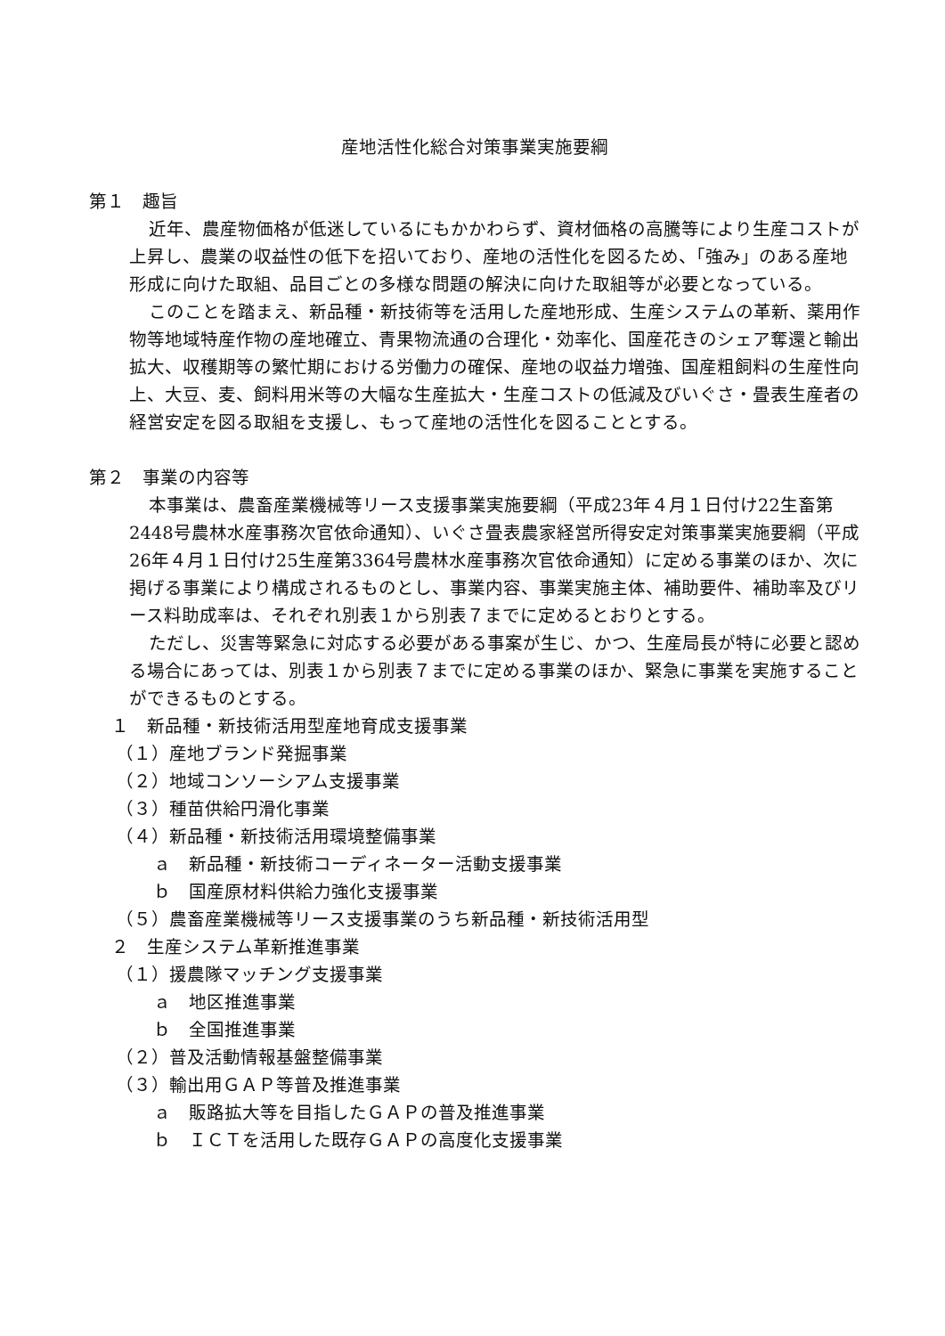産地活性化総合対策事業実施要綱
第１　趣旨
近年、農産物価格が低迷しているにもかかわらず、資材価格の高騰等により生産コストが上昇し、農業の収益性の低下を招いており、産地の活性化を図るため、「強み」のある産地形成に向けた取組、品目ごとの多様な問題の解決に向けた取組等が必要となっている。
このことを踏まえ、新品種・新技術等を活用した産地形成、生産システムの革新、薬用作物等地域特産作物の産地確立、青果物流通の合理化・効率化、国産花きのシェア奪還と輸出拡大、収穫期等の繁忙期における労働力の確保、産地の収益力増強、国産粗飼料の生産性向上、大豆、麦、飼料用米等の大幅な生産拡大・生産コストの低減及びいぐさ・畳表生産者の経営安定を図る取組を支援し、もって産地の活性化を図ることとする。
第２　事業の内容等
本事業は、農畜産業機械等リース支援事業実施要綱（平成23年４月１日付け22生畜第2448号農林水産事務次官依命通知）、いぐさ畳表農家経営所得安定対策事業実施要綱（平成26年４月１日付け25生産第3364号農林水産事務次官依命通知）に定める事業のほか、次に掲げる事業により構成されるものとし、事業内容、事業実施主体、補助要件、補助率及びリース料助成率は、それぞれ別表１から別表７までに定めるとおりとする。
ただし、災害等緊急に対応する必要がある事案が生じ、かつ、生産局長が特に必要と認める場合にあっては、別表１から別表７までに定める事業のほか、緊急に事業を実施することができるものとする。
１　新品種・新技術活用型産地育成支援事業
（１）産地ブランド発掘事業
（２）地域コンソーシアム支援事業
（３）種苗供給円滑化事業
（４）新品種・新技術活用環境整備事業
ａ　新品種・新技術コーディネーター活動支援事業
ｂ　国産原材料供給力強化支援事業
（５）農畜産業機械等リース支援事業のうち新品種・新技術活用型
２　生産システム革新推進事業
（１）援農隊マッチング支援事業
ａ　地区推進事業
ｂ　全国推進事業
（２）普及活動情報基盤整備事業
（３）輸出用ＧＡＰ等普及推進事業
ａ　販路拡大等を目指したＧＡＰの普及推進事業
ｂ　ＩＣＴを活用した既存ＧＡＰの高度化支援事業